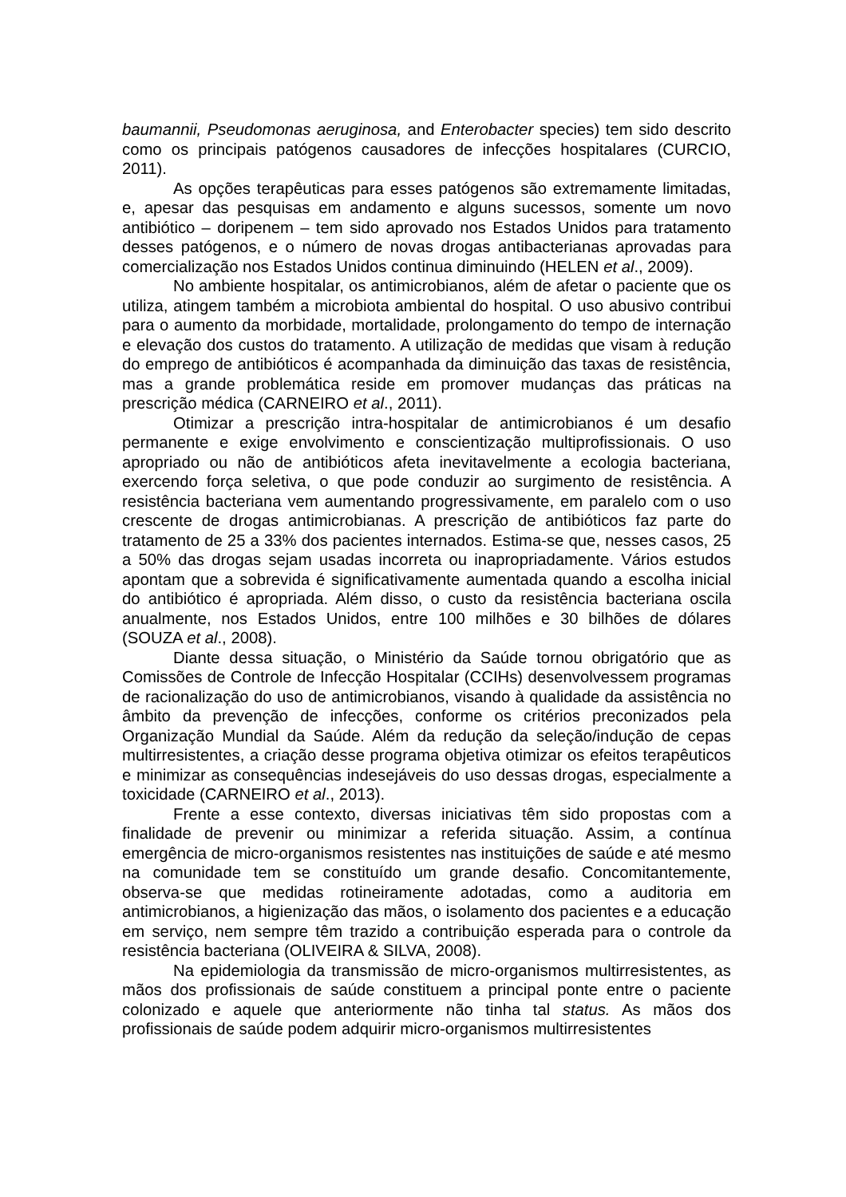baumannii, Pseudomonas aeruginosa, and Enterobacter species) tem sido descrito como os principais patógenos causadores de infecções hospitalares (CURCIO, 2011).
As opções terapêuticas para esses patógenos são extremamente limitadas, e, apesar das pesquisas em andamento e alguns sucessos, somente um novo antibiótico – doripenem – tem sido aprovado nos Estados Unidos para tratamento desses patógenos, e o número de novas drogas antibacterianas aprovadas para comercialização nos Estados Unidos continua diminuindo (HELEN et al., 2009).
No ambiente hospitalar, os antimicrobianos, além de afetar o paciente que os utiliza, atingem também a microbiota ambiental do hospital. O uso abusivo contribui para o aumento da morbidade, mortalidade, prolongamento do tempo de internação e elevação dos custos do tratamento. A utilização de medidas que visam à redução do emprego de antibióticos é acompanhada da diminuição das taxas de resistência, mas a grande problemática reside em promover mudanças das práticas na prescrição médica (CARNEIRO et al., 2011).
Otimizar a prescrição intra-hospitalar de antimicrobianos é um desafio permanente e exige envolvimento e conscientização multiprofissionais. O uso apropriado ou não de antibióticos afeta inevitavelmente a ecologia bacteriana, exercendo força seletiva, o que pode conduzir ao surgimento de resistência. A resistência bacteriana vem aumentando progressivamente, em paralelo com o uso crescente de drogas antimicrobianas. A prescrição de antibióticos faz parte do tratamento de 25 a 33% dos pacientes internados. Estima-se que, nesses casos, 25 a 50% das drogas sejam usadas incorreta ou inapropriadamente. Vários estudos apontam que a sobrevida é significativamente aumentada quando a escolha inicial do antibiótico é apropriada. Além disso, o custo da resistência bacteriana oscila anualmente, nos Estados Unidos, entre 100 milhões e 30 bilhões de dólares (SOUZA et al., 2008).
Diante dessa situação, o Ministério da Saúde tornou obrigatório que as Comissões de Controle de Infecção Hospitalar (CCIHs) desenvolvessem programas de racionalização do uso de antimicrobianos, visando à qualidade da assistência no âmbito da prevenção de infecções, conforme os critérios preconizados pela Organização Mundial da Saúde. Além da redução da seleção/indução de cepas multirresistentes, a criação desse programa objetiva otimizar os efeitos terapêuticos e minimizar as consequências indesejáveis do uso dessas drogas, especialmente a toxicidade (CARNEIRO et al., 2013).
Frente a esse contexto, diversas iniciativas têm sido propostas com a finalidade de prevenir ou minimizar a referida situação. Assim, a contínua emergência de micro-organismos resistentes nas instituições de saúde e até mesmo na comunidade tem se constituído um grande desafio. Concomitantemente, observa-se que medidas rotineiramente adotadas, como a auditoria em antimicrobianos, a higienização das mãos, o isolamento dos pacientes e a educação em serviço, nem sempre têm trazido a contribuição esperada para o controle da resistência bacteriana (OLIVEIRA & SILVA, 2008).
Na epidemiologia da transmissão de micro-organismos multirresistentes, as mãos dos profissionais de saúde constituem a principal ponte entre o paciente colonizado e aquele que anteriormente não tinha tal status. As mãos dos profissionais de saúde podem adquirir micro-organismos multirresistentes